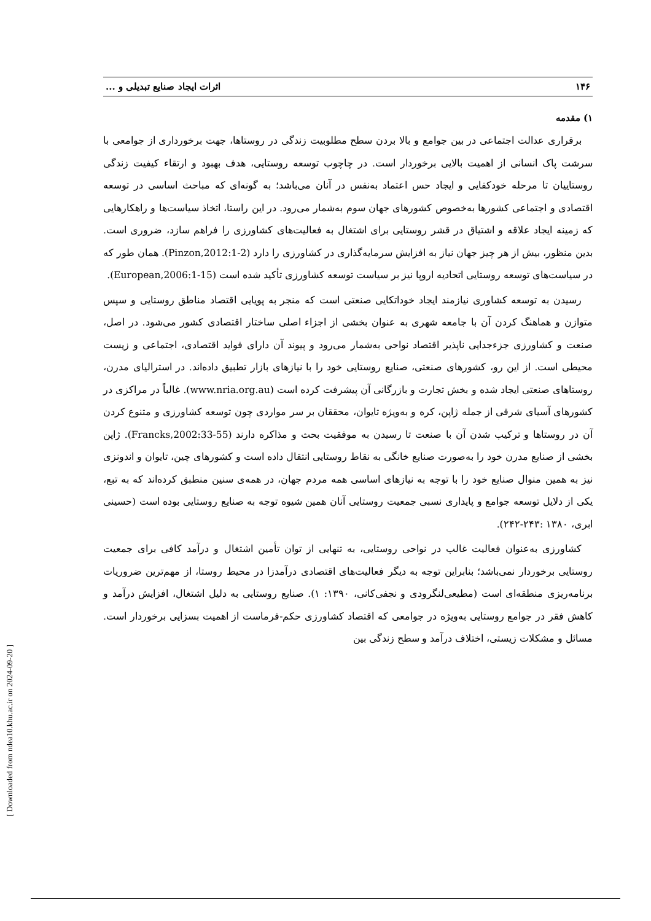[ Downloaded from ndea10.khu.ac.ir on 2024-09-20 ]
۱۴۶ اثرات ایجاد صنایع تبدیلی و ...
۱) مقدمه
برقراری عدالت اجتماعی در بین جوامع و بالا بردن سطح مطلوبیت زندگی در روستاها، جهت برخورداری از جوامعی با سرشت پاک انسانی از اهمیت بالایی برخوردار است. در چاچوب توسعه روستایی، هدف بهبود و ارتقاء کیفیت زندگی روستاییان تا مرحله خودکفایی و ایجاد حس اعتماد به‌نفس در آنان می‌باشد؛ به گونه‌ای که مباحث اساسی در توسعه اقتصادی و اجتماعی کشورها به‌خصوص کشورهای جهان سوم به‌شمار می‌رود. در این راستا، اتخاذ سیاست‌ها و راهکارهایی که زمینه ایجاد علاقه و اشتیاق در قشر روستایی برای اشتغال به فعالیت‌های کشاورزی را فراهم سازد، ضروری است. بدین منظور، بیش از هر چیز جهان نیاز به افزایش سرمایه‌گذاری در کشاورزی را دارد (Pinzon,2012:1-2). همان طور که در سیاست‌های توسعه روستایی اتحادیه اروپا نیز بر سیاست توسعه کشاورزی تأکید شده است (European,2006:1-15).
رسیدن به توسعه کشاوری نیازمند ایجاد خوداتکایی صنعتی است که منجر به پویایی اقتصاد مناطق روستایی و سپس متوازن و هماهنگ کردن آن با جامعه شهری به عنوان بخشی از اجزاء اصلی ساختار اقتصادی کشور می‌شود. در اصل، صنعت و کشاورزی جزءجدایی ناپذیر اقتصاد نواحی به‌شمار می‌رود و پیوند آن دارای فواید اقتصادی، اجتماعی و زیست محیطی است. از این رو، کشورهای صنعتی، صنایع روستایی خود را با نیازهای بازار تطبیق داده‌اند. در استرالیای مدرن، روستاهای صنعتی ایجاد شده و بخش تجارت و بازرگانی آن پیشرفت کرده است (www.nria.org.au). غالباً در مراکزی در کشورهای آسیای شرقی از جمله ژاپن، کره و به‌ویژه تایوان، محققان بر سر مواردی چون توسعه کشاورزی و متنوع کردن آن در روستاها و ترکیب شدن آن با صنعت تا رسیدن به موفقیت بحث و مذاکره دارند (Francks,2002:33-55). ژاپن بخشی از صنایع مدرن خود را به‌صورت صنایع خانگی به نقاط روستایی انتقال داده است و کشورهای چین، تایوان و اندونزی نیز به همین منوال صنایع خود را با توجه به نیازهای اساسی همه مردم جهان، در همه‌ی سنین منطبق کرده‌اند که به تبع، یکی از دلایل توسعه جوامع و پایداری نسبی جمعیت روستایی آنان همین شیوه توجه به صنایع روستایی بوده است (حسینی ابری، ۱۳۸۰ :۲۴۳-۲۴۲).
کشاورزی به‌عنوان فعالیت غالب در نواحی روستایی، به تنهایی از توان تأمین اشتغال و درآمد کافی برای جمعیت روستایی برخوردار نمی‌باشد؛ بنابراین توجه به دیگر فعالیت‌های اقتصادی درآمدزا در محیط روستا، از مهم‌ترین ضروریات برنامه‌ریزی منطقه‌ای است (مطیعی‌لنگرودی و نجفی‌کانی، ۱۳۹۰: ۱). صنایع روستایی به دلیل اشتغال، افزایش درآمد و کاهش فقر در جوامع روستایی به‌ویژه در جوامعی که اقتصاد کشاورزی حکم-فرماست از اهمیت بسزایی برخوردار است. مسائل و مشکلات زیستی، اختلاف درآمد و سطح زندگی بین